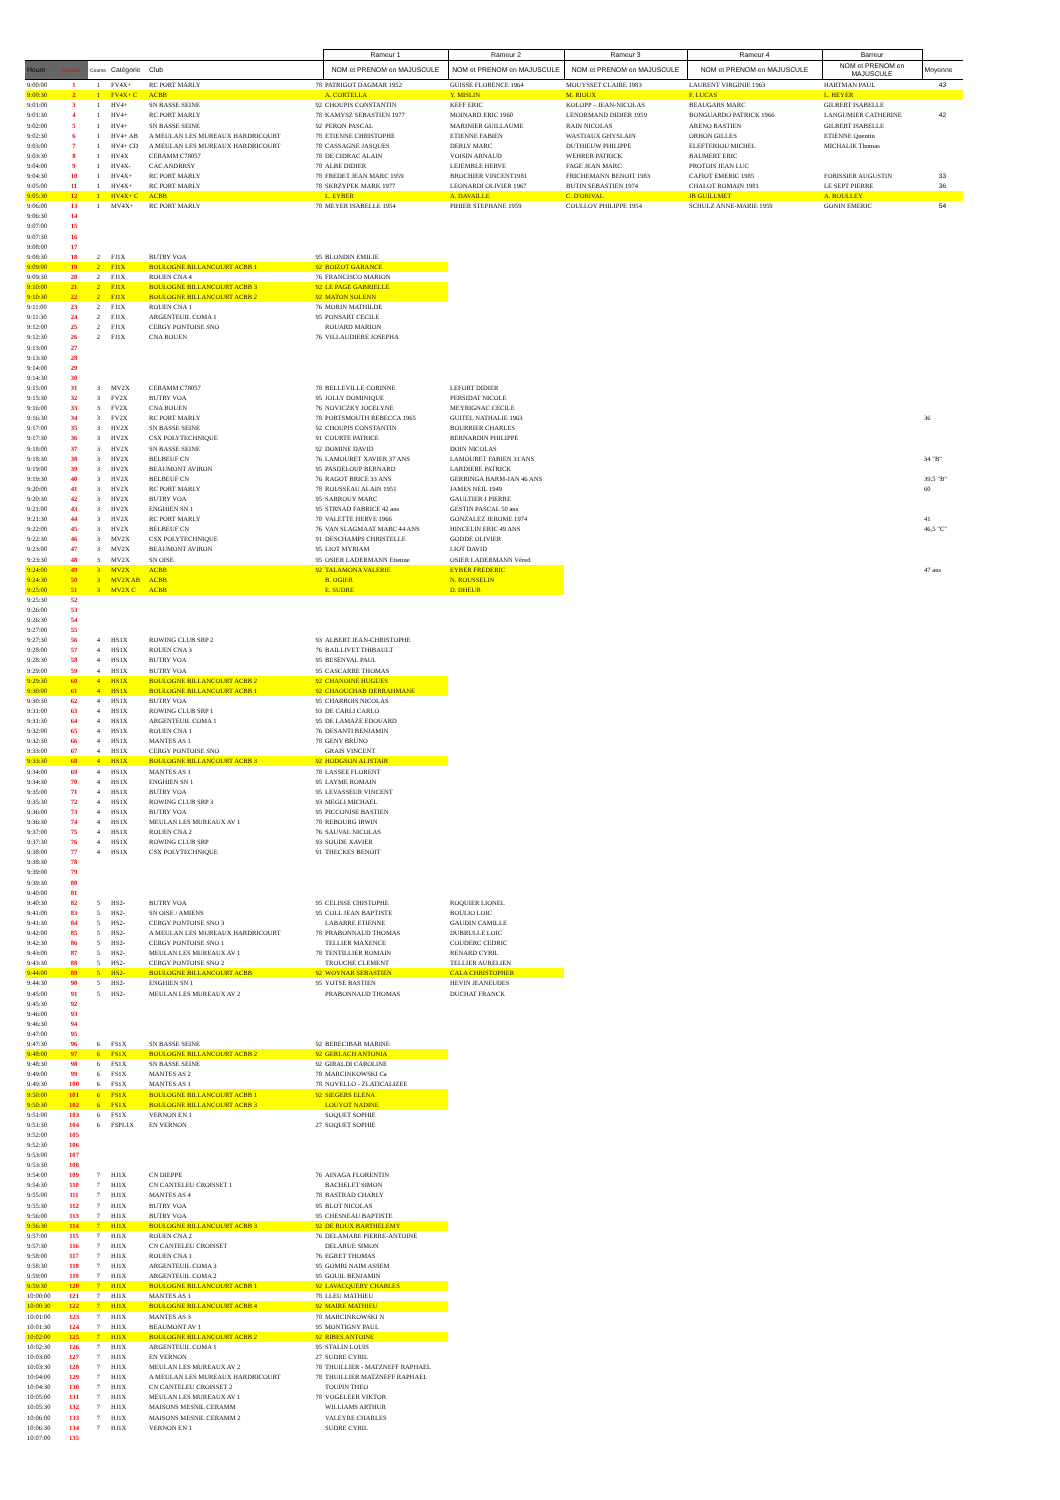| | | | | | | Rameur 1 | Rameur 2 | Rameur 3 | Rameur 4 | Barreur | |
| --- | --- | --- | --- | --- | --- | --- | --- | --- | --- | --- | --- |
| Heure | Dossard | Course | Catégorie | Club | | NOM et PRENOM en MAJUSCULE | NOM et PRENOM en MAJUSCULE | NOM et PRENOM en MAJUSCULE | NOM et PRENOM en MAJUSCULE | NOM et PRENOM en MAJUSCULE | Moyenne |
| 9:00:00 | 1 | 1 | FV4X+ | RC PORT MARLY | 78 | PATRIGOT DAGMAR 1952 | GUISSE FLORENCE 1964 | MOUYSSET CLAIRE 1983 | LAURENT VIRGINIE 1963 | HARTMAN PAUL | 43 |
| 9:00:30 | 2 | 1 | FV4X+ C | ACBB | | A. CORTELLA | Y. MISLIN | M. RIOUX | F. LUCAS | L. HEYER | |
| 9:01:00 | 3 | 1 | HV4+ | SN BASSE SEINE | 92 | CHOUPIS CONSTANTIN | KEFF ERIC | KOLOPP – JEAN-NICOLAS | BEAUGARS MARC | GILBERT ISABELLE | |
| 9:01:30 | 4 | 1 | HV4+ | RC PORT MARLY | 78 | KAMYSZ SEBASTIEN 1977 | MOINARD ERIC 1960 | LENORMAND DIDIER 1959 | BONGUARDO PATRICK 1966 | LANGUMIER CATHERINE | 42 |
| 9:02:00 | 5 | 1 | HV4+ | SN BASSE SEINE | 92 | PERON PASCAL | MARINIER GUILLAUME | RAIN NICOLAS | ARENO BASTIEN | GILBERT ISABELLE | |
| 9:02:30 | 6 | 1 | HV4+ AB | A MEULAN LES MUREAUX HARDRICOURT | 78 | ETIENNE CHRISTOPHE | ETIENNE FABIEN | WASTIAUX GHYSLAIN | ORHON GILLES | ETIENNE Quentin | |
| 9:03:00 | 7 | 1 | HV4+ CD | A MEULAN LES MUREAUX HARDRICOURT | 78 | CASSAGNE JASQUES | DERLY MARC | DUTHIEUW PHILIPPE | ELEFTERIOU MICHEL | MICHALIK Thomas | |
| 9:03:30 | 8 | 1 | HV4X | CERAMM C78057 | 78 | DE CIDRAC ALAIN | VOISIN ARNAUD | WEHRER PATRICK | BAUMERT ERIC | | |
| 9:04:00 | 9 | 1 | HV4X- | CAC ANDRRSY | 78 | ALBE DIDIER | LEJEMBLE HERVE | FAGE JEAN MARC | PROTOIS JEAN LUC | | |
| 9:04:30 | 10 | 1 | HV4X+ | RC PORT MARLY | 78 | FREDET JEAN MARC 1959 | BROCHIER VINCENT1981 | FRICHEMANN BENOIT 1983 | CAFIOT EMERIC 1985 | FORISSIER AUGUSTIN | 33 |
| 9:05:00 | 11 | 1 | HV4X+ | RC PORT MARLY | 78 | SKRZYPEK MARK 1977 | LEONARDI OLIVIER 1967 | BUTIN SEBASTIEN 1974 | CHALOT ROMAIN 1981 | LE SEPT PIERRE | 36 |
| 9:05:30 | 12 | 1 | HV4X+ C | ACBB | | L. EYBER | A. DAVAILLE | C. D'ORIVAL | JB GUILLMET | A. BOULLEY | |
| 9:06:00 | 13 | 1 | MV4X+ | RC PORT MARLY | 78 | MEYER ISABELLE 1954 | PIHIER STEPHANE 1959 | COULLOY PHILIPPE 1954 | SCHULZ ANNE-MARIE 1959 | GONIN EMERIC | 54 |
| 9:06:30 | 14 | | | | | | | | | | |
| 9:07:00 | 15 | | | | | | | | | | |
| 9:07:30 | 16 | | | | | | | | | | |
| 9:08:00 | 17 | | | | | | | | | | |
| 9:08:30 | 18 | 2 | FJ1X | BUTRY VOA | 95 | BLONDIN EMILIE | | | | | |
| 9:09:00 | 19 | 2 | FJ1X | BOULOGNE BILLANCOURT ACBB 1 | 92 | BOIZOT GARANCE | | | | | |
| 9:09:30 | 20 | 2 | FJ1X | ROUEN CNA 4 | 76 | FRANCISCO MARION | | | | | |
| 9:10:00 | 21 | 2 | FJ1X | BOULOGNE BILLANCOURT ACBB 3 | 92 | LE PAGE GABRIELLE | | | | | |
| 9:10:30 | 22 | 2 | FJ1X | BOULOGNE BILLANCOURT ACBB 2 | 92 | MATON SOLENN | | | | | |
| 9:11:00 | 23 | 2 | FJ1X | ROUEN CNA 1 | 76 | MORIN MATHILDE | | | | | |
| 9:11:30 | 24 | 2 | FJ1X | ARGENTEUIL COMA 1 | 95 | PONSART CECILE | | | | | |
| 9:12:00 | 25 | 2 | FJ1X | CERGY PONTOISE SNO | | ROUARD MARION | | | | | |
| 9:12:30 | 26 | 2 | FJ1X | CNA ROUEN | 76 | VILLAUDIERE JOSEPHA | | | | | |
| 9:13:00 | 27 | | | | | | | | | | |
| 9:13:30 | 28 | | | | | | | | | | |
| 9:14:00 | 29 | | | | | | | | | | |
| 9:14:30 | 30 | | | | | | | | | | |
| 9:15:00 | 31 | 3 | MV2X | CERAMM C78057 | 78 | BELLEVILLE CORINNE | LEFORT DIDIER | | | | |
| 9:15:30 | 32 | 3 | FV2X | BUTRY VOA | 95 | JOLLY DOMINIQUE | PERSIDAT NICOLE | | | | |
| 9:16:00 | 33 | 3 | FV2X | CNA ROUEN | 76 | NOVICZKY JOCELYNE | MEYRIGNAC CECILE | | | | |
| 9:16:30 | 34 | 3 | FV2X | RC PORT MARLY | 78 | PORTSMOUTH REBECCA 1965 | GUITEL NATHALIE 1963 | | | | 36 |
| 9:17:00 | 35 | 3 | HV2X | SN BASSE SEINE | 92 | CHOUPIS CONSTANTIN | BOURRIER CHARLES | | | | |
| 9:17:30 | 36 | 3 | HV2X | CSX POLYTECHNIQUE | 91 | COURTE PATRICE | BERNARDIN PHILIPPE | | | | |
| 9:18:00 | 37 | 3 | HV2X | SN BASSE SEINE | 92 | DOMINE DAVID | DOIN NICOLAS | | | | |
| 9:18:30 | 38 | 3 | HV2X | BELBEUF CN | 76 | LAMOURET XAVIER 37 ANS | LAMOURET FABIEN 31 ANS | | | | 34 "B" |
| 9:19:00 | 39 | 3 | HV2X | BEAUMONT AVIRON | 95 | PASDELOUP BERNARD | LARDIERE PATRICK | | | | |
| 9:19:30 | 40 | 3 | HV2X | BELBEUF CN | 76 | RAGOT BRICE 33 ANS | GERRINGA HARM-JAN 46 ANS | | | | 39,5 "B" |
| 9:20:00 | 41 | 3 | HV2X | RC PORT MARLY | 78 | ROUSSEAU ALAIN 1951 | JAMES NEIL 1949 | | | | 60 |
| 9:20:30 | 42 | 3 | HV2X | BUTRY VOA | 95 | SARROUY MARC | GAULTIER J PIERRE | | | | |
| 9:21:00 | 43 | 3 | HV2X | ENGHIEN SN 1 | 95 | STRNAD FABRICE 42 ans | GESTIN PASCAL 50 ans | | | | |
| 9:21:30 | 44 | 3 | HV2X | RC PORT MARLY | 78 | VALETTE HERVE 1966 | GONZALEZ JEROME 1974 | | | | 41 |
| 9:22:00 | 45 | 3 | HV2X | BELBEUF CN | 76 | VAN SLAGMAAT MARC 44 ANS | HINCELIN ERIC 49 ANS | | | | 46,5 "C" |
| 9:22:30 | 46 | 3 | MV2X | CSX POLYTECHNIQUE | 91 | DESCHAMPS CHRISTELLE | GODDE OLIVIER | | | | |
| 9:23:00 | 47 | 3 | MV2X | BEAUMONT AVIRON | 95 | LIOT MYRIAM | LIOT DAVID | | | | |
| 9:23:30 | 48 | 3 | MV2X | SN OISE | 95 | OSIER LADERMANN Etienne | OSIER LADERMANN Véred | | | | |
| 9:24:00 | 49 | 3 | MV2X | ACBB | 92 | TALAMONA VALERIE | EYBER FREDERIC | | | | 47 ans |
| 9:24:30 | 50 | 3 | MV2X AB | ACBB | | B. OGIER | N. ROUSSELIN | | | | |
| 9:25:00 | 51 | 3 | MV2X C | ACBB | | E. SUDRE | D. DHEUR | | | | |
| 9:25:30 | 52 | | | | | | | | | | |
| 9:26:00 | 53 | | | | | | | | | | |
| 9:26:30 | 54 | | | | | | | | | | |
| 9:27:00 | 55 | | | | | | | | | | |
| 9:27:30 | 56 | 4 | HS1X | ROWING CLUB SRP 2 | 93 | ALBERT JEAN-CHRISTOPHE | | | | | |
| 9:28:00 | 57 | 4 | HS1X | ROUEN CNA 3 | 76 | BAILLIVET THIBAULT | | | | | |
| 9:28:30 | 58 | 4 | HS1X | BUTRY VOA | 95 | BESENVAL PAUL | | | | | |
| 9:29:00 | 59 | 4 | HS1X | BUTRY VOA | 95 | CASCARRE THOMAS | | | | | |
| 9:29:30 | 60 | 4 | HS1X | BOULOGNE BILLANCOURT ACBB 2 | 92 | CHANOINE HUGUES | | | | | |
| 9:30:00 | 61 | 4 | HS1X | BOULOGNE BILLANCOURT ACBB 1 | 92 | CHAOUCHAB DERRAHMANE | | | | | |
| 9:30:30 | 62 | 4 | HS1X | BUTRY VOA | 95 | CHARBOIS NICOLAS | | | | | |
| 9:31:00 | 63 | 4 | HS1X | ROWING CLUB SRP 1 | 93 | DE CARLI CARLO | | | | | |
| 9:31:30 | 64 | 4 | HS1X | ARGENTEUIL COMA 1 | 95 | DE LAMAZE EDOUARD | | | | | |
| 9:32:00 | 65 | 4 | HS1X | ROUEN CNA 1 | 76 | DESANTI BENJAMIN | | | | | |
| 9:32:30 | 66 | 4 | HS1X | MANTES AS 1 | 78 | GENY BRUNO | | | | | |
| 9:33:00 | 67 | 4 | HS1X | CERGY PONTOISE SNO | | GRAIS VINCENT | | | | | |
| 9:33:30 | 68 | 4 | HS1X | BOULOGNE BILLANCOURT ACBB 3 | 92 | HODGSON ALISTAIR | | | | | |
| 9:34:00 | 69 | 4 | HS1X | MANTES AS 1 | 78 | LASSEE FLORENT | | | | | |
| 9:34:30 | 70 | 4 | HS1X | ENGHIEN SN 1 | 95 | LAYME ROMAIN | | | | | |
| 9:35:00 | 71 | 4 | HS1X | BUTRY VOA | 95 | LEVASSEUR VINCENT | | | | | |
| 9:35:30 | 72 | 4 | HS1X | ROWING CLUB SRP 3 | 93 | MEGLI MICHAEL | | | | | |
| 9:36:00 | 73 | 4 | HS1X | BUTRY VOA | 95 | PICCONISE BASTIEN | | | | | |
| 9:36:30 | 74 | 4 | HS1X | MEULAN LES MUREAUX AV 1 | 78 | REBOURG IRWIN | | | | | |
| 9:37:00 | 75 | 4 | HS1X | ROUEN CNA 2 | 76 | SAUVAL NICOLAS | | | | | |
| 9:37:30 | 76 | 4 | HS1X | ROWING CLUB SRP | 93 | SOUDE XAVIER | | | | | |
| 9:38:00 | 77 | 4 | HS1X | CSX POLYTECHNIQUE | 91 | THECKES BENOIT | | | | | |
| 9:38:30 | 78 | | | | | | | | | | |
| 9:39:00 | 79 | | | | | | | | | | |
| 9:39:30 | 80 | | | | | | | | | | |
| 9:40:00 | 81 | | | | | | | | | | |
| 9:40:30 | 82 | 5 | HS2- | BUTRY VOA | 95 | CELISSE CHISTOPHE | ROQUIER LIONEL | | | | |
| 9:41:00 | 83 | 5 | HS2- | SN OISE / AMIENS | 95 | COLL JEAN BAPTISTE | BOULIO LOIC | | | | |
| 9:41:30 | 84 | 5 | HS2- | CERGY PONTOISE SNO 3 | | LABARRE ETIENNE | GAUDIN CAMILLE | | | | |
| 9:42:00 | 85 | 5 | HS2- | A MEULAN LES MUREAUX HARDRICOURT | 78 | PRABONNAUD THOMAS | DUBRULLE LOIC | | | | |
| 9:42:30 | 86 | 5 | HS2- | CERGY PONTOISE SNO 1 | | TELLIER MAXENCE | COUDERC CEDRIC | | | | |
| 9:43:00 | 87 | 5 | HS2- | MEULAN LES MUREAUX AV 1 | 78 | TENTILLIER ROMAIN | RENARD CYRIL | | | | |
| 9:43:30 | 88 | 5 | HS2- | CERGY PONTOISE SNO 2 | | TROUCHE CLEMENT | TELLIER AURELIEN | | | | |
| 9:44:00 | 89 | 5 | HS2- | BOULOGNE BILLANCOURT ACBB | 92 | WOYNAR SEBASTIEN | CALA CHRISTOPHER | | | | |
| 9:44:30 | 90 | 5 | HS2- | ENGHIEN SN 1 | 95 | YOTSE BASTIEN | HEVIN JEANEUDES | | | | |
| 9:45:00 | 91 | 5 | HS2- | MEULAN LES MUREAUX AV 2 | | PRABONNAUD THOMAS | DUCHAT FRANCK | | | | |
| 9:45:30 | 92 | | | | | | | | | | |
| 9:46:00 | 93 | | | | | | | | | | |
| 9:46:30 | 94 | | | | | | | | | | |
| 9:47:00 | 95 | | | | | | | | | | |
| 9:47:30 | 96 | 6 | FS1X | SN BASSE SEINE | 92 | BERECIBAR MARINE | | | | | |
| 9:48:00 | 97 | 6 | FS1X | BOULOGNE BILLANCOURT ACBB 2 | 92 | GERLACH ANTONIA | | | | | |
| 9:48:30 | 98 | 6 | FS1X | SN BASSE SEINE | 92 | GIRALDI CAROLINE | | | | | |
| 9:49:00 | 99 | 6 | FS1X | MANTES AS 2 | 78 | MARCINKOWSKI Ca | | | | | |
| 9:49:30 | 100 | 6 | FS1X | MANTES AS 1 | 78 | NOVELLO - ZLATICALIZEE | | | | | |
| 9:50:00 | 101 | 6 | FS1X | BOULOGNE BILLANCOURT ACBB 1 | 92 | SIEGERS ELENA | | | | | |
| 9:50:30 | 102 | 6 | FS1X | BOULOGNE BILLANCOURT ACBB 3 | | LOUYOT NADINE | | | | | |
| 9:51:00 | 103 | 6 | FS1X | VERNON EN 1 | | SOQUET SOPHIE | | | | | |
| 9:51:30 | 104 | 6 | FSPL1X | EN VERNON | 27 | SOQUET SOPHIE | | | | | |
| 9:52:00 | 105 | | | | | | | | | | |
| 9:52:30 | 106 | | | | | | | | | | |
| 9:53:00 | 107 | | | | | | | | | | |
| 9:53:30 | 108 | | | | | | | | | | |
| 9:54:00 | 109 | 7 | HJ1X | CN DIEPPE | 76 | AINAGA FLORENTIN | | | | | |
| 9:54:30 | 110 | 7 | HJ1X | CN CANTELEU CROISSET 1 | | BACHELET SIMON | | | | | |
| 9:55:00 | 111 | 7 | HJ1X | MANTES AS 4 | 78 | BASTRAD CHARLY | | | | | |
| 9:55:30 | 112 | 7 | HJ1X | BUTRY VOA | 95 | BLOT NICOLAS | | | | | |
| 9:56:00 | 113 | 7 | HJ1X | BUTRY VOA | 95 | CHESNEAU BAPTISTE | | | | | |
| 9:56:30 | 114 | 7 | HJ1X | BOULOGNE BILLANCOURT ACBB 3 | 92 | DE ROUX BARTHELEMY | | | | | |
| 9:57:00 | 115 | 7 | HJ1X | ROUEN CNA 2 | 76 | DELAMARE PIERRE-ANTOINE | | | | | |
| 9:57:30 | 116 | 7 | HJ1X | CN CANTELEU CROISSET | | DELARUE SIMON | | | | | |
| 9:58:00 | 117 | 7 | HJ1X | ROUEN CNA 1 | 76 | EGRET THOMAS | | | | | |
| 9:58:30 | 118 | 7 | HJ1X | ARGENTEUIL COMA 3 | 95 | GOMRI NAIM ASSEM | | | | | |
| 9:59:00 | 119 | 7 | HJ1X | ARGENTEUIL COMA 2 | 95 | GOUIL BENJAMIN | | | | | |
| 9:59:30 | 120 | 7 | HJ1X | BOULOGNE BILLANCOURT ACBB 1 | 92 | LAVACQUERY CHARLES | | | | | |
| 10:00:00 | 121 | 7 | HJ1X | MANTES AS 1 | 78 | LLEU MATHIEU | | | | | |
| 10:00:30 | 122 | 7 | HJ1X | BOULOGNE BILLANCOURT ACBB 4 | 92 | MAIRE MATHIEU | | | | | |
| 10:01:00 | 123 | 7 | HJ1X | MANTES AS 3 | 78 | MARCINKOWSKI N | | | | | |
| 10:01:30 | 124 | 7 | HJ1X | BEAUMONT AV 1 | 95 | MONTIGNY PAUL | | | | | |
| 10:02:00 | 125 | 7 | HJ1X | BOULOGNE BILLANCOURT ACBB 2 | 92 | RIBES ANTOINE | | | | | |
| 10:02:30 | 126 | 7 | HJ1X | ARGENTEUIL COMA 1 | 95 | STALIN LOUIS | | | | | |
| 10:03:00 | 127 | 7 | HJ1X | EN VERNON | 27 | SUDRE CYRIL | | | | | |
| 10:03:30 | 128 | 7 | HJ1X | MEULAN LES MUREAUX AV 2 | 78 | THUILLIER - MATZNEFF RAPHAEL | | | | | |
| 10:04:00 | 129 | 7 | HJ1X | A MEULAN LES MUREAUX HARDRICOURT | 78 | THUILLIER MATZNEFF RAPHAEL | | | | | |
| 10:04:30 | 130 | 7 | HJ1X | CN CANTELEU CROISSET 2 | | TOUPIN THEO | | | | | |
| 10:05:00 | 131 | 7 | HJ1X | MEULAN LES MUREAUX AV 1 | 78 | VOGELEER VIKTOR | | | | | |
| 10:05:30 | 132 | 7 | HJ1X | MAISONS MESNIL CERAMM | | WILLIAMS ARTHUR | | | | | |
| 10:06:00 | 133 | 7 | HJ1X | MAISONS MESNIL CERAMM 2 | | VALEYRE CHARLES | | | | | |
| 10:06:30 | 134 | 7 | HJ1X | VERNON EN 1 | | SUDRE CYRIL | | | | | |
| 10:07:00 | 135 | | | | | | | | | | |